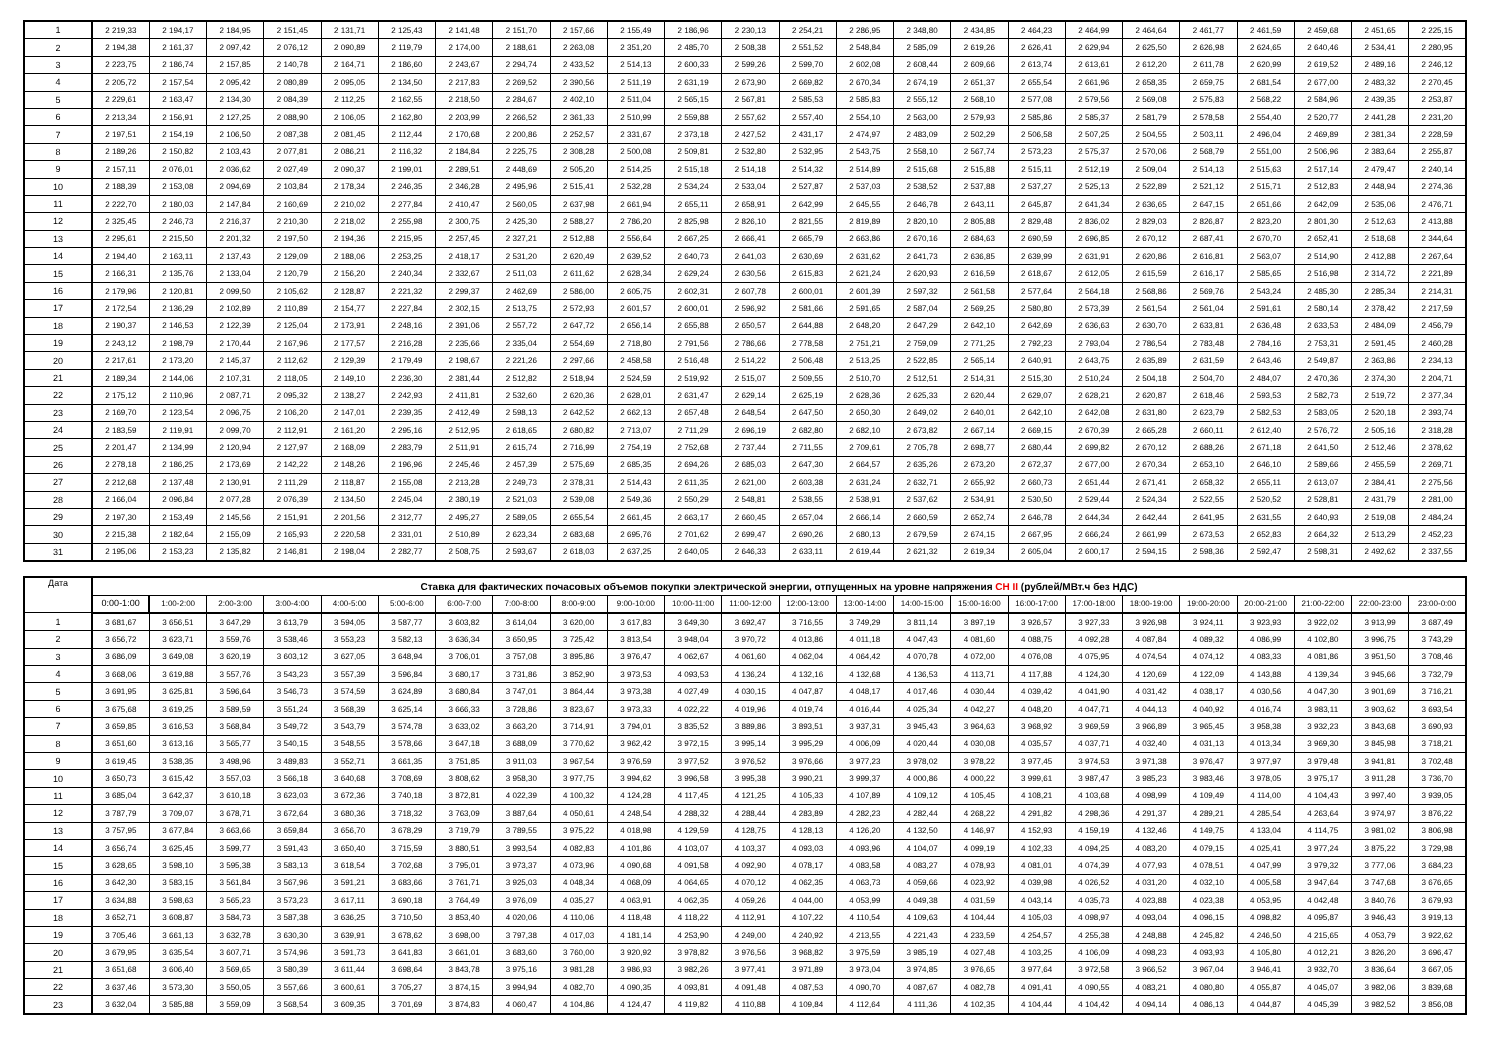| 1 | 2 219,33 | 2 194,17 | 2 184,95 | 2 151,45 | 2 131,71 | 2 125,43 | 2 141,48 | 2 151,70 | 2 157,66 | 2 155,49 | 2 186,96 | 2 230,13 | 2 254,21 | 2 286,95 | 2 348,80 | 2 434,85 | 2 464,23 | 2 464,99 | 2 464,64 | 2 461,77 | 2 461,59 | 2 459,68 | 2 451,65 | 2 225,15 |
| 2 | 2 194,38 | 2 161,37 | 2 097,42 | 2 076,12 | 2 090,89 | 2 119,79 | 2 174,00 | 2 188,61 | 2 263,08 | 2 351,20 | 2 485,70 | 2 508,38 | 2 551,52 | 2 548,84 | 2 585,09 | 2 619,26 | 2 626,41 | 2 629,94 | 2 625,50 | 2 626,98 | 2 624,65 | 2 640,46 | 2 534,41 | 2 280,95 |
| 3 | 2 223,75 | 2 186,74 | 2 157,85 | 2 140,78 | 2 164,71 | 2 186,60 | 2 243,67 | 2 294,74 | 2 433,52 | 2 514,13 | 2 600,33 | 2 599,26 | 2 599,70 | 2 602,08 | 2 608,44 | 2 609,66 | 2 613,74 | 2 613,61 | 2 612,20 | 2 611,78 | 2 620,99 | 2 619,52 | 2 489,16 | 2 246,12 |
| 4 | 2 205,72 | 2 157,54 | 2 095,42 | 2 080,89 | 2 095,05 | 2 134,50 | 2 217,83 | 2 269,52 | 2 390,56 | 2 511,19 | 2 631,19 | 2 673,90 | 2 669,82 | 2 670,34 | 2 674,19 | 2 651,37 | 2 655,54 | 2 661,96 | 2 658,35 | 2 659,75 | 2 681,54 | 2 677,00 | 2 483,32 | 2 270,45 |
| 5 | 2 229,61 | 2 163,47 | 2 134,30 | 2 084,39 | 2 112,25 | 2 162,55 | 2 218,50 | 2 284,67 | 2 402,10 | 2 511,04 | 2 565,15 | 2 567,81 | 2 585,53 | 2 585,83 | 2 555,12 | 2 568,10 | 2 577,08 | 2 579,56 | 2 569,08 | 2 575,83 | 2 568,22 | 2 584,96 | 2 439,35 | 2 253,87 |
| 6 | 2 213,34 | 2 156,91 | 2 127,25 | 2 088,90 | 2 106,05 | 2 162,80 | 2 203,99 | 2 266,52 | 2 361,33 | 2 510,99 | 2 559,88 | 2 557,62 | 2 557,40 | 2 554,10 | 2 563,00 | 2 579,93 | 2 585,86 | 2 585,37 | 2 581,79 | 2 578,58 | 2 554,40 | 2 520,77 | 2 441,28 | 2 231,20 |
| 7 | 2 197,51 | 2 154,19 | 2 106,50 | 2 087,38 | 2 081,45 | 2 112,44 | 2 170,68 | 2 200,86 | 2 252,57 | 2 331,67 | 2 373,18 | 2 427,52 | 2 431,17 | 2 474,97 | 2 483,09 | 2 502,29 | 2 506,58 | 2 507,25 | 2 504,55 | 2 503,11 | 2 496,04 | 2 469,89 | 2 381,34 | 2 228,59 |
| 8 | 2 189,26 | 2 150,82 | 2 103,43 | 2 077,81 | 2 086,21 | 2 116,32 | 2 184,84 | 2 225,75 | 2 308,28 | 2 500,08 | 2 509,81 | 2 532,80 | 2 532,95 | 2 543,75 | 2 558,10 | 2 567,74 | 2 573,23 | 2 575,37 | 2 570,06 | 2 568,79 | 2 551,00 | 2 506,96 | 2 383,64 | 2 255,87 |
| 9 | 2 157,11 | 2 076,01 | 2 036,62 | 2 027,49 | 2 090,37 | 2 199,01 | 2 289,51 | 2 448,69 | 2 505,20 | 2 514,25 | 2 515,18 | 2 514,18 | 2 514,32 | 2 514,89 | 2 515,68 | 2 515,88 | 2 515,11 | 2 512,19 | 2 509,04 | 2 514,13 | 2 515,63 | 2 517,14 | 2 479,47 | 2 240,14 |
| 10 | 2 188,39 | 2 153,08 | 2 094,69 | 2 103,84 | 2 178,34 | 2 246,35 | 2 346,28 | 2 495,96 | 2 515,41 | 2 532,28 | 2 534,24 | 2 533,04 | 2 527,87 | 2 537,03 | 2 538,52 | 2 537,88 | 2 537,27 | 2 525,13 | 2 522,89 | 2 521,12 | 2 515,71 | 2 512,83 | 2 448,94 | 2 274,36 |
| 11 | 2 222,70 | 2 180,03 | 2 147,84 | 2 160,69 | 2 210,02 | 2 277,84 | 2 410,47 | 2 560,05 | 2 637,98 | 2 661,94 | 2 655,11 | 2 658,91 | 2 642,99 | 2 645,55 | 2 646,78 | 2 643,11 | 2 645,87 | 2 641,34 | 2 636,65 | 2 647,15 | 2 651,66 | 2 642,09 | 2 535,06 | 2 476,71 |
| 12 | 2 325,45 | 2 246,73 | 2 216,37 | 2 210,30 | 2 218,02 | 2 255,98 | 2 300,75 | 2 425,30 | 2 588,27 | 2 786,20 | 2 825,98 | 2 826,10 | 2 821,55 | 2 819,89 | 2 820,10 | 2 805,88 | 2 829,48 | 2 836,02 | 2 829,03 | 2 826,87 | 2 823,20 | 2 801,30 | 2 512,63 | 2 413,88 |
| 13 | 2 295,61 | 2 215,50 | 2 201,32 | 2 197,50 | 2 194,36 | 2 215,95 | 2 257,45 | 2 327,21 | 2 512,88 | 2 556,64 | 2 667,25 | 2 666,41 | 2 665,79 | 2 663,86 | 2 670,16 | 2 684,63 | 2 690,59 | 2 696,85 | 2 670,12 | 2 687,41 | 2 670,70 | 2 652,41 | 2 518,68 | 2 344,64 |
| 14 | 2 194,40 | 2 163,11 | 2 137,43 | 2 129,09 | 2 188,06 | 2 253,25 | 2 418,17 | 2 531,20 | 2 620,49 | 2 639,52 | 2 640,73 | 2 641,03 | 2 630,69 | 2 631,62 | 2 641,73 | 2 636,85 | 2 639,99 | 2 631,91 | 2 620,86 | 2 616,81 | 2 563,07 | 2 514,90 | 2 412,88 | 2 267,64 |
| 15 | 2 166,31 | 2 135,76 | 2 133,04 | 2 120,79 | 2 156,20 | 2 240,34 | 2 332,67 | 2 511,03 | 2 611,62 | 2 628,34 | 2 629,24 | 2 630,56 | 2 615,83 | 2 621,24 | 2 620,93 | 2 616,59 | 2 618,67 | 2 612,05 | 2 615,59 | 2 616,17 | 2 585,65 | 2 516,98 | 2 314,72 | 2 221,89 |
| 16 | 2 179,96 | 2 120,81 | 2 099,50 | 2 105,62 | 2 128,87 | 2 221,32 | 2 299,37 | 2 462,69 | 2 586,00 | 2 605,75 | 2 602,31 | 2 607,78 | 2 600,01 | 2 601,39 | 2 597,32 | 2 561,58 | 2 577,64 | 2 564,18 | 2 568,86 | 2 569,76 | 2 543,24 | 2 485,30 | 2 285,34 | 2 214,31 |
| 17 | 2 172,54 | 2 136,29 | 2 102,89 | 2 110,89 | 2 154,77 | 2 227,84 | 2 302,15 | 2 513,75 | 2 572,93 | 2 601,57 | 2 600,01 | 2 596,92 | 2 581,66 | 2 591,65 | 2 587,04 | 2 569,25 | 2 580,80 | 2 573,39 | 2 561,54 | 2 561,04 | 2 591,61 | 2 580,14 | 2 378,42 | 2 217,59 |
| 18 | 2 190,37 | 2 146,53 | 2 122,39 | 2 125,04 | 2 173,91 | 2 248,16 | 2 391,06 | 2 557,72 | 2 647,72 | 2 656,14 | 2 655,88 | 2 650,57 | 2 644,88 | 2 648,20 | 2 647,29 | 2 642,10 | 2 642,69 | 2 636,63 | 2 630,70 | 2 633,81 | 2 636,48 | 2 633,53 | 2 484,09 | 2 456,79 |
| 19 | 2 243,12 | 2 198,79 | 2 170,44 | 2 167,96 | 2 177,57 | 2 216,28 | 2 235,66 | 2 335,04 | 2 554,69 | 2 718,80 | 2 791,56 | 2 786,66 | 2 778,58 | 2 751,21 | 2 759,09 | 2 771,25 | 2 792,23 | 2 793,04 | 2 786,54 | 2 783,48 | 2 784,16 | 2 753,31 | 2 591,45 | 2 460,28 |
| 20 | 2 217,61 | 2 173,20 | 2 145,37 | 2 112,62 | 2 129,39 | 2 179,49 | 2 198,67 | 2 221,26 | 2 297,66 | 2 458,58 | 2 516,48 | 2 514,22 | 2 506,48 | 2 513,25 | 2 522,85 | 2 565,14 | 2 640,91 | 2 643,75 | 2 635,89 | 2 631,59 | 2 643,46 | 2 549,87 | 2 363,86 | 2 234,13 |
| 21 | 2 189,34 | 2 144,06 | 2 107,31 | 2 118,05 | 2 149,10 | 2 236,30 | 2 381,44 | 2 512,82 | 2 518,94 | 2 524,59 | 2 519,92 | 2 515,07 | 2 509,55 | 2 510,70 | 2 512,51 | 2 514,31 | 2 515,30 | 2 510,24 | 2 504,18 | 2 504,70 | 2 484,07 | 2 470,36 | 2 374,30 | 2 204,71 |
| 22 | 2 175,12 | 2 110,96 | 2 087,71 | 2 095,32 | 2 138,27 | 2 242,93 | 2 411,81 | 2 532,60 | 2 620,36 | 2 628,01 | 2 631,47 | 2 629,14 | 2 625,19 | 2 628,36 | 2 625,33 | 2 620,44 | 2 629,07 | 2 628,21 | 2 620,87 | 2 618,46 | 2 593,53 | 2 582,73 | 2 519,72 | 2 377,34 |
| 23 | 2 169,70 | 2 123,54 | 2 096,75 | 2 106,20 | 2 147,01 | 2 239,35 | 2 412,49 | 2 598,13 | 2 642,52 | 2 662,13 | 2 657,48 | 2 648,54 | 2 647,50 | 2 650,30 | 2 649,02 | 2 640,01 | 2 642,10 | 2 642,08 | 2 631,80 | 2 623,79 | 2 582,53 | 2 583,05 | 2 520,18 | 2 393,74 |
| 24 | 2 183,59 | 2 119,91 | 2 099,70 | 2 112,91 | 2 161,20 | 2 295,16 | 2 512,95 | 2 618,65 | 2 680,82 | 2 713,07 | 2 711,29 | 2 696,19 | 2 682,80 | 2 682,10 | 2 673,82 | 2 667,14 | 2 669,15 | 2 670,39 | 2 665,28 | 2 660,11 | 2 612,40 | 2 576,72 | 2 505,16 | 2 318,28 |
| 25 | 2 201,47 | 2 134,99 | 2 120,94 | 2 127,97 | 2 168,09 | 2 283,79 | 2 511,91 | 2 615,74 | 2 716,99 | 2 754,19 | 2 752,68 | 2 737,44 | 2 711,55 | 2 709,61 | 2 705,78 | 2 698,77 | 2 680,44 | 2 699,82 | 2 670,12 | 2 688,26 | 2 671,18 | 2 641,50 | 2 512,46 | 2 378,62 |
| 26 | 2 278,18 | 2 186,25 | 2 173,69 | 2 142,22 | 2 148,26 | 2 196,96 | 2 245,46 | 2 457,39 | 2 575,69 | 2 685,35 | 2 694,26 | 2 685,03 | 2 647,30 | 2 664,57 | 2 635,26 | 2 673,20 | 2 672,37 | 2 677,00 | 2 670,34 | 2 653,10 | 2 646,10 | 2 589,66 | 2 455,59 | 2 269,71 |
| 27 | 2 212,68 | 2 137,48 | 2 130,91 | 2 111,29 | 2 118,87 | 2 155,08 | 2 213,28 | 2 249,73 | 2 378,31 | 2 514,43 | 2 611,35 | 2 621,00 | 2 603,38 | 2 631,24 | 2 632,71 | 2 655,92 | 2 660,73 | 2 651,44 | 2 671,41 | 2 658,32 | 2 655,11 | 2 613,07 | 2 384,41 | 2 275,56 |
| 28 | 2 166,04 | 2 096,84 | 2 077,28 | 2 076,39 | 2 134,50 | 2 245,04 | 2 380,19 | 2 521,03 | 2 539,08 | 2 549,36 | 2 550,29 | 2 548,81 | 2 538,55 | 2 538,91 | 2 537,62 | 2 534,91 | 2 530,50 | 2 529,44 | 2 524,34 | 2 522,55 | 2 520,52 | 2 528,81 | 2 431,79 | 2 281,00 |
| 29 | 2 197,30 | 2 153,49 | 2 145,56 | 2 151,91 | 2 201,56 | 2 312,77 | 2 495,27 | 2 589,05 | 2 655,54 | 2 661,45 | 2 663,17 | 2 660,45 | 2 657,04 | 2 666,14 | 2 660,59 | 2 652,74 | 2 646,78 | 2 644,34 | 2 642,44 | 2 641,95 | 2 631,55 | 2 640,93 | 2 519,08 | 2 484,24 |
| 30 | 2 215,38 | 2 182,64 | 2 155,09 | 2 165,93 | 2 220,58 | 2 331,01 | 2 510,89 | 2 623,34 | 2 683,68 | 2 695,76 | 2 701,62 | 2 699,47 | 2 690,26 | 2 680,13 | 2 679,59 | 2 674,15 | 2 667,95 | 2 666,24 | 2 661,99 | 2 673,53 | 2 652,83 | 2 664,32 | 2 513,29 | 2 452,23 |
| 31 | 2 195,06 | 2 153,23 | 2 135,82 | 2 146,81 | 2 198,04 | 2 282,77 | 2 508,75 | 2 593,67 | 2 618,03 | 2 637,25 | 2 640,05 | 2 646,33 | 2 633,11 | 2 619,44 | 2 621,32 | 2 619,34 | 2 605,04 | 2 600,17 | 2 594,15 | 2 598,36 | 2 592,47 | 2 598,31 | 2 492,62 | 2 337,55 |
| Дата | Ставка для фактических почасовых объемов покупки электрической энергии, отпущенных на уровне напряжения СН II (рублей/МВт.ч без НДС) | | | | | | | | | | | | | | | | | | | | | | | |
| --- | --- | --- | --- | --- | --- | --- | --- | --- | --- | --- | --- | --- | --- | --- | --- | --- | --- | --- | --- | --- | --- | --- | --- | --- |
| | 0:00-1:00 | 1:00-2:00 | 2:00-3:00 | 3:00-4:00 | 4:00-5:00 | 5:00-6:00 | 6:00-7:00 | 7:00-8:00 | 8:00-9:00 | 9:00-10:00 | 10:00-11:00 | 11:00-12:00 | 12:00-13:00 | 13:00-14:00 | 14:00-15:00 | 15:00-16:00 | 16:00-17:00 | 17:00-18:00 | 18:00-19:00 | 19:00-20:00 | 20:00-21:00 | 21:00-22:00 | 22:00-23:00 | 23:00-0:00 |
| 1 | 3 681,67 | 3 656,51 | 3 647,29 | 3 613,79 | 3 594,05 | 3 587,77 | 3 603,82 | 3 614,04 | 3 620,00 | 3 617,83 | 3 649,30 | 3 692,47 | 3 716,55 | 3 749,29 | 3 811,14 | 3 897,19 | 3 926,57 | 3 927,33 | 3 926,98 | 3 924,11 | 3 923,93 | 3 922,02 | 3 913,99 | 3 687,49 |
| 2 | 3 656,72 | 3 623,71 | 3 559,76 | 3 538,46 | 3 553,23 | 3 582,13 | 3 636,34 | 3 650,95 | 3 725,42 | 3 813,54 | 3 948,04 | 3 970,72 | 4 013,86 | 4 011,18 | 4 047,43 | 4 081,60 | 4 088,75 | 4 092,28 | 4 087,84 | 4 089,32 | 4 086,99 | 4 102,80 | 3 996,75 | 3 743,29 |
| 3 | 3 686,09 | 3 649,08 | 3 620,19 | 3 603,12 | 3 627,05 | 3 648,94 | 3 706,01 | 3 757,08 | 3 895,86 | 3 976,47 | 4 062,67 | 4 061,60 | 4 062,04 | 4 064,42 | 4 070,78 | 4 072,00 | 4 076,08 | 4 075,95 | 4 074,54 | 4 074,12 | 4 083,33 | 4 081,86 | 3 951,50 | 3 708,46 |
| 4 | 3 668,06 | 3 619,88 | 3 557,76 | 3 543,23 | 3 557,39 | 3 596,84 | 3 680,17 | 3 731,86 | 3 852,90 | 3 973,53 | 4 093,53 | 4 136,24 | 4 132,16 | 4 132,68 | 4 136,53 | 4 113,71 | 4 117,88 | 4 124,30 | 4 120,69 | 4 122,09 | 4 143,88 | 4 139,34 | 3 945,66 | 3 732,79 |
| 5 | 3 691,95 | 3 625,81 | 3 596,64 | 3 546,73 | 3 574,59 | 3 624,89 | 3 680,84 | 3 747,01 | 3 864,44 | 3 973,38 | 4 027,49 | 4 030,15 | 4 047,87 | 4 048,17 | 4 017,46 | 4 030,44 | 4 039,42 | 4 041,90 | 4 031,42 | 4 038,17 | 4 030,56 | 4 047,30 | 3 901,69 | 3 716,21 |
| 6 | 3 675,68 | 3 619,25 | 3 589,59 | 3 551,24 | 3 568,39 | 3 625,14 | 3 666,33 | 3 728,86 | 3 823,67 | 3 973,33 | 4 022,22 | 4 019,96 | 4 019,74 | 4 016,44 | 4 025,34 | 4 042,27 | 4 048,20 | 4 047,71 | 4 044,13 | 4 040,92 | 4 016,74 | 3 983,11 | 3 903,62 | 3 693,54 |
| 7 | 3 659,85 | 3 616,53 | 3 568,84 | 3 549,72 | 3 543,79 | 3 574,78 | 3 633,02 | 3 663,20 | 3 714,91 | 3 794,01 | 3 835,52 | 3 889,86 | 3 893,51 | 3 937,31 | 3 945,43 | 3 964,63 | 3 968,92 | 3 969,59 | 3 966,89 | 3 965,45 | 3 958,38 | 3 932,23 | 3 843,68 | 3 690,93 |
| 8 | 3 651,60 | 3 613,16 | 3 565,77 | 3 540,15 | 3 548,55 | 3 578,66 | 3 647,18 | 3 688,09 | 3 770,62 | 3 962,42 | 3 972,15 | 3 995,14 | 3 995,29 | 4 006,09 | 4 020,44 | 4 030,08 | 4 035,57 | 4 037,71 | 4 032,40 | 4 031,13 | 4 013,34 | 3 969,30 | 3 845,98 | 3 718,21 |
| 9 | 3 619,45 | 3 538,35 | 3 498,96 | 3 489,83 | 3 552,71 | 3 661,35 | 3 751,85 | 3 911,03 | 3 967,54 | 3 976,59 | 3 977,52 | 3 976,52 | 3 976,66 | 3 977,23 | 3 978,02 | 3 978,22 | 3 977,45 | 3 974,53 | 3 971,38 | 3 976,47 | 3 977,97 | 3 979,48 | 3 941,81 | 3 702,48 |
| 10 | 3 650,73 | 3 615,42 | 3 557,03 | 3 566,18 | 3 640,68 | 3 708,69 | 3 808,62 | 3 958,30 | 3 977,75 | 3 994,62 | 3 996,58 | 3 995,38 | 3 990,21 | 3 999,37 | 4 000,86 | 4 000,22 | 3 999,61 | 3 987,47 | 3 985,23 | 3 983,46 | 3 978,05 | 3 975,17 | 3 911,28 | 3 736,70 |
| 11 | 3 685,04 | 3 642,37 | 3 610,18 | 3 623,03 | 3 672,36 | 3 740,18 | 3 872,81 | 4 022,39 | 4 100,32 | 4 124,28 | 4 117,45 | 4 121,25 | 4 105,33 | 4 107,89 | 4 109,12 | 4 105,45 | 4 108,21 | 4 103,68 | 4 098,99 | 4 109,49 | 4 114,00 | 4 104,43 | 3 997,40 | 3 939,05 |
| 12 | 3 787,79 | 3 709,07 | 3 678,71 | 3 672,64 | 3 680,36 | 3 718,32 | 3 763,09 | 3 887,64 | 4 050,61 | 4 248,54 | 4 288,32 | 4 288,44 | 4 283,89 | 4 282,23 | 4 282,44 | 4 268,22 | 4 291,82 | 4 298,36 | 4 291,37 | 4 289,21 | 4 285,54 | 4 263,64 | 3 974,97 | 3 876,22 |
| 13 | 3 757,95 | 3 677,84 | 3 663,66 | 3 659,84 | 3 656,70 | 3 678,29 | 3 719,79 | 3 789,55 | 3 975,22 | 4 018,98 | 4 129,59 | 4 128,75 | 4 128,13 | 4 126,20 | 4 132,50 | 4 146,97 | 4 152,93 | 4 159,19 | 4 132,46 | 4 149,75 | 4 133,04 | 4 114,75 | 3 981,02 | 3 806,98 |
| 14 | 3 656,74 | 3 625,45 | 3 599,77 | 3 591,43 | 3 650,40 | 3 715,59 | 3 880,51 | 3 993,54 | 4 082,83 | 4 101,86 | 4 103,07 | 4 103,37 | 4 093,03 | 4 093,96 | 4 104,07 | 4 099,19 | 4 102,33 | 4 094,25 | 4 083,20 | 4 079,15 | 4 025,41 | 3 977,24 | 3 875,22 | 3 729,98 |
| 15 | 3 628,65 | 3 598,10 | 3 595,38 | 3 583,13 | 3 618,54 | 3 702,68 | 3 795,01 | 3 973,37 | 4 073,96 | 4 090,68 | 4 091,58 | 4 092,90 | 4 078,17 | 4 083,58 | 4 083,27 | 4 078,93 | 4 081,01 | 4 074,39 | 4 077,93 | 4 078,51 | 4 047,99 | 3 979,32 | 3 777,06 | 3 684,23 |
| 16 | 3 642,30 | 3 583,15 | 3 561,84 | 3 567,96 | 3 591,21 | 3 683,66 | 3 761,71 | 3 925,03 | 4 048,34 | 4 068,09 | 4 064,65 | 4 070,12 | 4 062,35 | 4 063,73 | 4 059,66 | 4 023,92 | 4 039,98 | 4 026,52 | 4 031,20 | 4 032,10 | 4 005,58 | 3 947,64 | 3 747,68 | 3 676,65 |
| 17 | 3 634,88 | 3 598,63 | 3 565,23 | 3 573,23 | 3 617,11 | 3 690,18 | 3 764,49 | 3 976,09 | 4 035,27 | 4 063,91 | 4 062,35 | 4 059,26 | 4 044,00 | 4 053,99 | 4 049,38 | 4 031,59 | 4 043,14 | 4 035,73 | 4 023,88 | 4 023,38 | 4 053,95 | 4 042,48 | 3 840,76 | 3 679,93 |
| 18 | 3 652,71 | 3 608,87 | 3 584,73 | 3 587,38 | 3 636,25 | 3 710,50 | 3 853,40 | 4 020,06 | 4 110,06 | 4 118,48 | 4 118,22 | 4 112,91 | 4 107,22 | 4 110,54 | 4 109,63 | 4 104,44 | 4 105,03 | 4 098,97 | 4 093,04 | 4 096,15 | 4 098,82 | 4 095,87 | 3 946,43 | 3 919,13 |
| 19 | 3 705,46 | 3 661,13 | 3 632,78 | 3 630,30 | 3 639,91 | 3 678,62 | 3 698,00 | 3 797,38 | 4 017,03 | 4 181,14 | 4 253,90 | 4 249,00 | 4 240,92 | 4 213,55 | 4 221,43 | 4 233,59 | 4 254,57 | 4 255,38 | 4 248,88 | 4 245,82 | 4 246,50 | 4 215,65 | 4 053,79 | 3 922,62 |
| 20 | 3 679,95 | 3 635,54 | 3 607,71 | 3 574,96 | 3 591,73 | 3 641,83 | 3 661,01 | 3 683,60 | 3 760,00 | 3 920,92 | 3 978,82 | 3 976,56 | 3 968,82 | 3 975,59 | 3 985,19 | 4 027,48 | 4 103,25 | 4 106,09 | 4 098,23 | 4 093,93 | 4 105,80 | 4 012,21 | 3 826,20 | 3 696,47 |
| 21 | 3 651,68 | 3 606,40 | 3 569,65 | 3 580,39 | 3 611,44 | 3 698,64 | 3 843,78 | 3 975,16 | 3 981,28 | 3 986,93 | 3 982,26 | 3 977,41 | 3 971,89 | 3 973,04 | 3 974,85 | 3 976,65 | 3 977,64 | 3 972,58 | 3 966,52 | 3 967,04 | 3 946,41 | 3 932,70 | 3 836,64 | 3 667,05 |
| 22 | 3 637,46 | 3 573,30 | 3 550,05 | 3 557,66 | 3 600,61 | 3 705,27 | 3 874,15 | 3 994,94 | 4 082,70 | 4 090,35 | 4 093,81 | 4 091,48 | 4 087,53 | 4 090,70 | 4 087,67 | 4 082,78 | 4 091,41 | 4 090,55 | 4 083,21 | 4 080,80 | 4 055,87 | 4 045,07 | 3 982,06 | 3 839,68 |
| 23 | 3 632,04 | 3 585,88 | 3 559,09 | 3 568,54 | 3 609,35 | 3 701,69 | 3 874,83 | 4 060,47 | 4 104,86 | 4 124,47 | 4 119,82 | 4 110,88 | 4 109,84 | 4 112,64 | 4 111,36 | 4 102,35 | 4 104,44 | 4 104,42 | 4 094,14 | 4 086,13 | 4 044,87 | 4 045,39 | 3 982,52 | 3 856,08 |